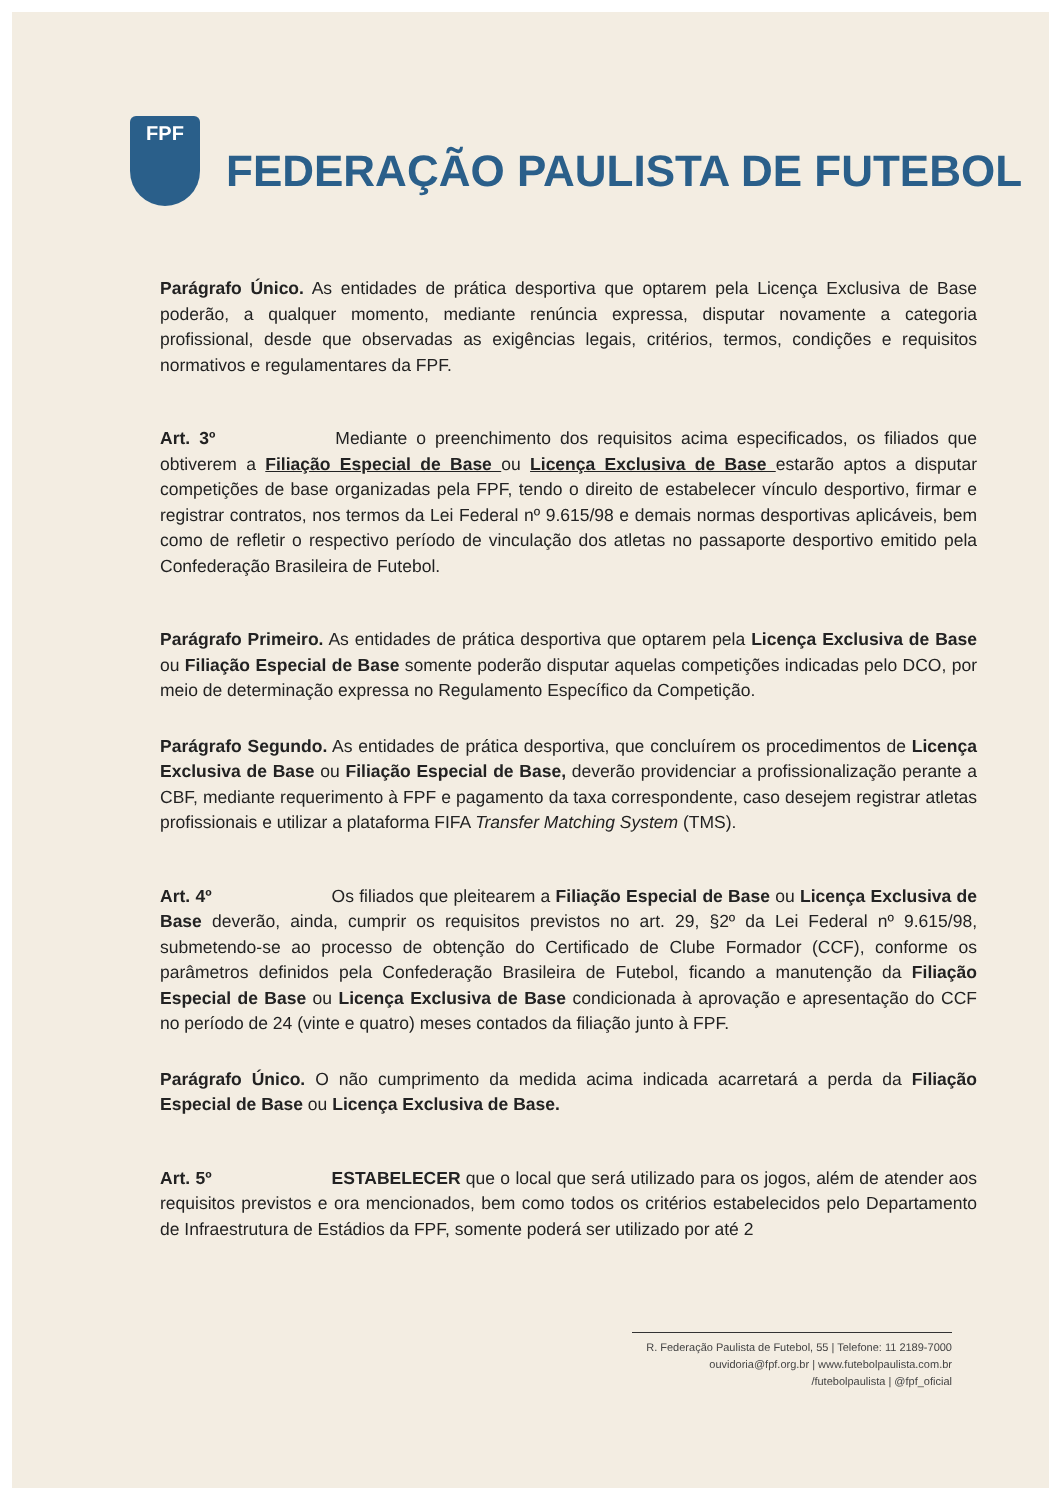FPF
FEDERAÇÃO PAULISTA DE FUTEBOL
Parágrafo Único. As entidades de prática desportiva que optarem pela Licença Exclusiva de Base poderão, a qualquer momento, mediante renúncia expressa, disputar novamente a categoria profissional, desde que observadas as exigências legais, critérios, termos, condições e requisitos normativos e regulamentares da FPF.
Art. 3º Mediante o preenchimento dos requisitos acima especificados, os filiados que obtiverem a Filiação Especial de Base ou Licença Exclusiva de Base estarão aptos a disputar competições de base organizadas pela FPF, tendo o direito de estabelecer vínculo desportivo, firmar e registrar contratos, nos termos da Lei Federal nº 9.615/98 e demais normas desportivas aplicáveis, bem como de refletir o respectivo período de vinculação dos atletas no passaporte desportivo emitido pela Confederação Brasileira de Futebol.
Parágrafo Primeiro. As entidades de prática desportiva que optarem pela Licença Exclusiva de Base ou Filiação Especial de Base somente poderão disputar aquelas competições indicadas pelo DCO, por meio de determinação expressa no Regulamento Específico da Competição.
Parágrafo Segundo. As entidades de prática desportiva, que concluírem os procedimentos de Licença Exclusiva de Base ou Filiação Especial de Base, deverão providenciar a profissionalização perante a CBF, mediante requerimento à FPF e pagamento da taxa correspondente, caso desejem registrar atletas profissionais e utilizar a plataforma FIFA Transfer Matching System (TMS).
Art. 4º Os filiados que pleitearem a Filiação Especial de Base ou Licença Exclusiva de Base deverão, ainda, cumprir os requisitos previstos no art. 29, §2º da Lei Federal nº 9.615/98, submetendo-se ao processo de obtenção do Certificado de Clube Formador (CCF), conforme os parâmetros definidos pela Confederação Brasileira de Futebol, ficando a manutenção da Filiação Especial de Base ou Licença Exclusiva de Base condicionada à aprovação e apresentação do CCF no período de 24 (vinte e quatro) meses contados da filiação junto à FPF.
Parágrafo Único. O não cumprimento da medida acima indicada acarretará a perda da Filiação Especial de Base ou Licença Exclusiva de Base.
Art. 5º ESTABELECER que o local que será utilizado para os jogos, além de atender aos requisitos previstos e ora mencionados, bem como todos os critérios estabelecidos pelo Departamento de Infraestrutura de Estádios da FPF, somente poderá ser utilizado por até 2
R. Federação Paulista de Futebol, 55 | Telefone: 11 2189-7000
ouvidoria@fpf.org.br | www.futebolpaulista.com.br
/futebolpaulista | @fpf_oficial